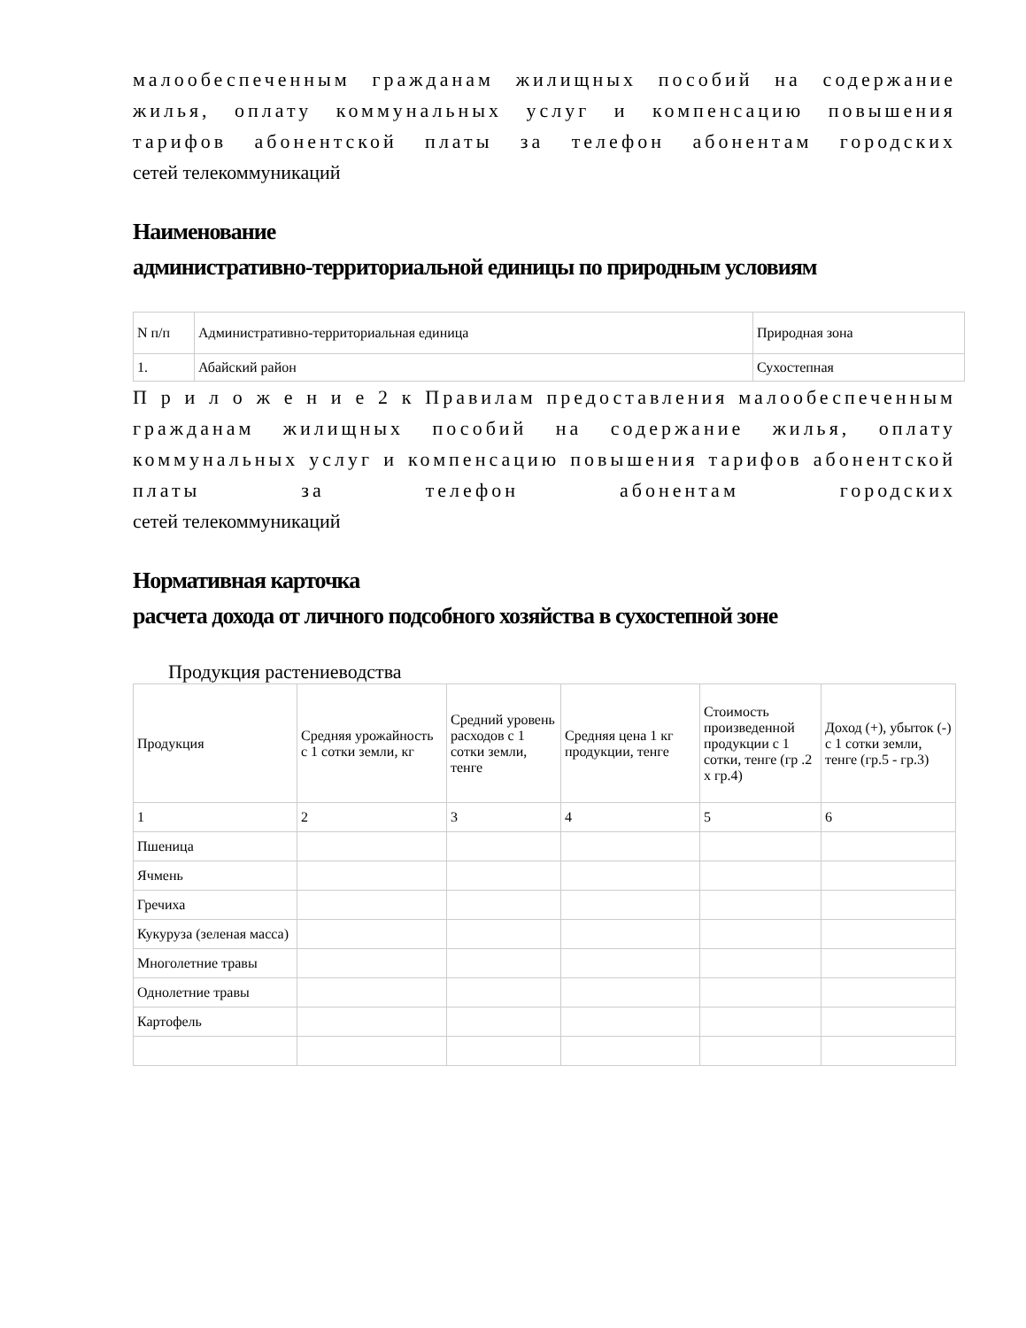малообеспеченным гражданам жилищных пособий на содержание жилья, оплату коммунальных услуг и компенсацию повышения тарифов абонентской платы за телефон абонентам городских
сетей телекоммуникаций
Наименование
административно-территориальной единицы по природным условиям
| N п/п | Административно-территориальная единица | Природная зона |
| 1. | Абайский район | Сухостепная |
П р и л о ж е н и е 2 к Правилам предоставления малообеспеченным гражданам жилищных пособий на содержание жилья, оплату коммунальных услуг и компенсацию повышения тарифов абонентской платы за телефон абонентам городских
сетей телекоммуникаций
Нормативная карточка
расчета дохода от личного подсобного хозяйства в сухостепной зоне
Продукция растениеводства
| Продукция | Средняя урожайность с 1 сотки земли, кг | Средний уровень расходов с 1 сотки земли, тенге | Средняя цена 1 кг продукции, тенге | Стоимость произведенной продукции с 1 сотки, тенге (гр .2 х гр.4) | Доход (+), убыток (-) с 1 сотки земли, тенге (гр.5 - гр.3) |
| 1 | 2 | 3 | 4 | 5 | 6 |
| Пшеница | | | | | |
| Ячмень | | | | | |
| Гречиха | | | | | |
| Кукуруза (зеленая масса) | | | | | |
| Многолетние травы | | | | | |
| Однолетние травы | | | | | |
| Картофель | | | | | |